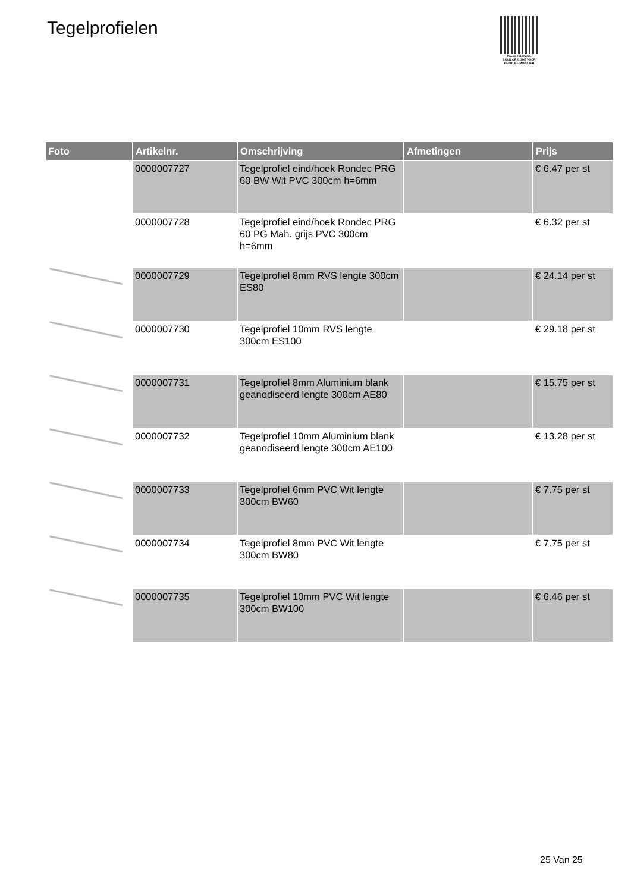Tegelprofielen
PALLETSERVICE
SCAN QR-CODE VOOR
RETOURFORMULIER
| Foto | Artikelnr. | Omschrijving | Afmetingen | Prijs |
| --- | --- | --- | --- | --- |
| | 0000007727 | Tegelprofiel eind/hoek Rondec PRG 60 BW Wit PVC 300cm h=6mm | | € 6.47 per st |
| | 0000007728 | Tegelprofiel eind/hoek Rondec PRG 60 PG Mah. grijs PVC 300cm h=6mm | | € 6.32 per st |
| | 0000007729 | Tegelprofiel 8mm RVS lengte 300cm ES80 | | € 24.14 per st |
| | 0000007730 | Tegelprofiel 10mm RVS lengte 300cm ES100 | | € 29.18 per st |
| | 0000007731 | Tegelprofiel 8mm Aluminium blank geanodiseerd lengte 300cm AE80 | | € 15.75 per st |
| | 0000007732 | Tegelprofiel 10mm Aluminium blank geanodiseerd lengte 300cm AE100 | | € 13.28 per st |
| | 0000007733 | Tegelprofiel 6mm PVC Wit lengte 300cm BW60 | | € 7.75 per st |
| | 0000007734 | Tegelprofiel 8mm PVC Wit lengte 300cm BW80 | | € 7.75 per st |
| | 0000007735 | Tegelprofiel 10mm PVC Wit lengte 300cm BW100 | | € 6.46 per st |
25 Van 25